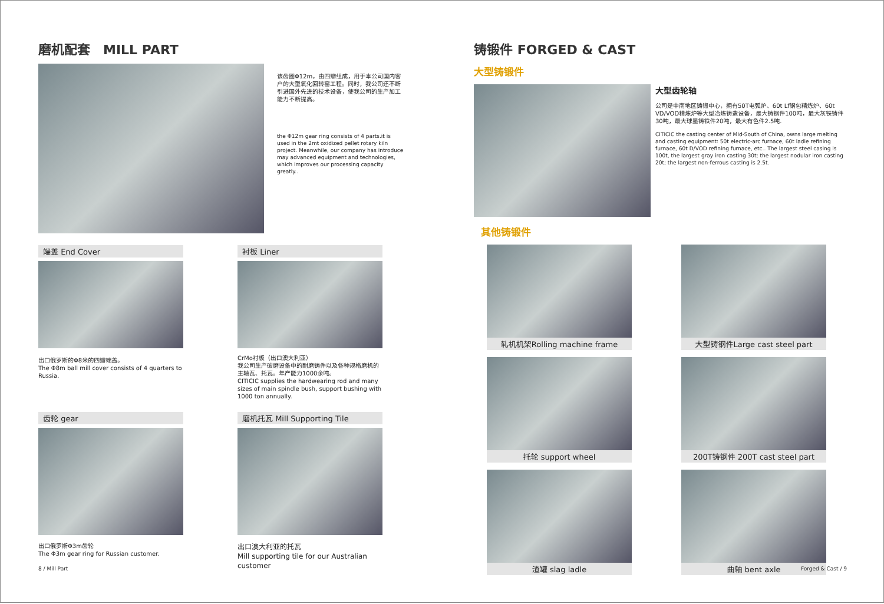磨机配套　MILL PART
该齿圈Φ12m，由四瓣组成，用于本公司国内客户的大型氧化回转窑工程。同时，我公司还不断引进国外先进的技术设备，使我公司的生产加工能力不断提高。
the Φ12m gear ring consists of 4 parts.it is used in the 2mt oxidized pellet rotary kiln project. Meanwhile, our company has introduce may advanced equipment and technologies, which improves our processing capacity greatly..
端盖 End Cover
出口俄罗斯的Φ8米的四瓣端盖。
The Φ8m ball mill cover consists of 4 quarters to Russia.
衬板 Liner
CrMo衬板（出口澳大利亚）
我公司生产破磨设备中的耐磨铸件以及各种规格磨机的主轴瓦、托瓦。年产能力1000余吨。
CITICIC supplies the hardwearing rod and many sizes of main spindle bush, support bushing with 1000 ton annually.
齿轮 gear
出口俄罗斯Φ3m齿轮
The Φ3m gear ring for Russian customer.
磨机托瓦 Mill Supporting Tile
出口澳大利亚的托瓦
Mill supporting tile for our Australian customer
8 / Mill Part
铸锻件 FORGED & CAST
大型铸锻件
大型齿轮轴
公司是中南地区铸锻中心，拥有50T电弧炉、60t Lf钢包精炼炉、60t VD/VOD精炼炉等大型冶炼铸造设备，最大铸钢件100吨，最大灰铁铸件30吨，最大球墨铸铁件20吨，最大有色件2.5吨.
CITICIC the casting center of Mid-South of China, owns large melting and casting equipment: 50t electric-arc furnace, 60t ladle refining furnace, 60t D/VOD refining furnace, etc.. The largest steel casing is 100t, the largest gray iron casting 30t; the largest nodular iron casting 20t; the largest non-ferrous casting is 2.5t.
其他铸锻件
轧机机架Rolling machine frame
大型铸钢件Large cast steel part
托轮 support wheel
200T铸钢件 200T cast steel part
渣罐 slag ladle
曲轴 bent axle
Forged & Cast / 9